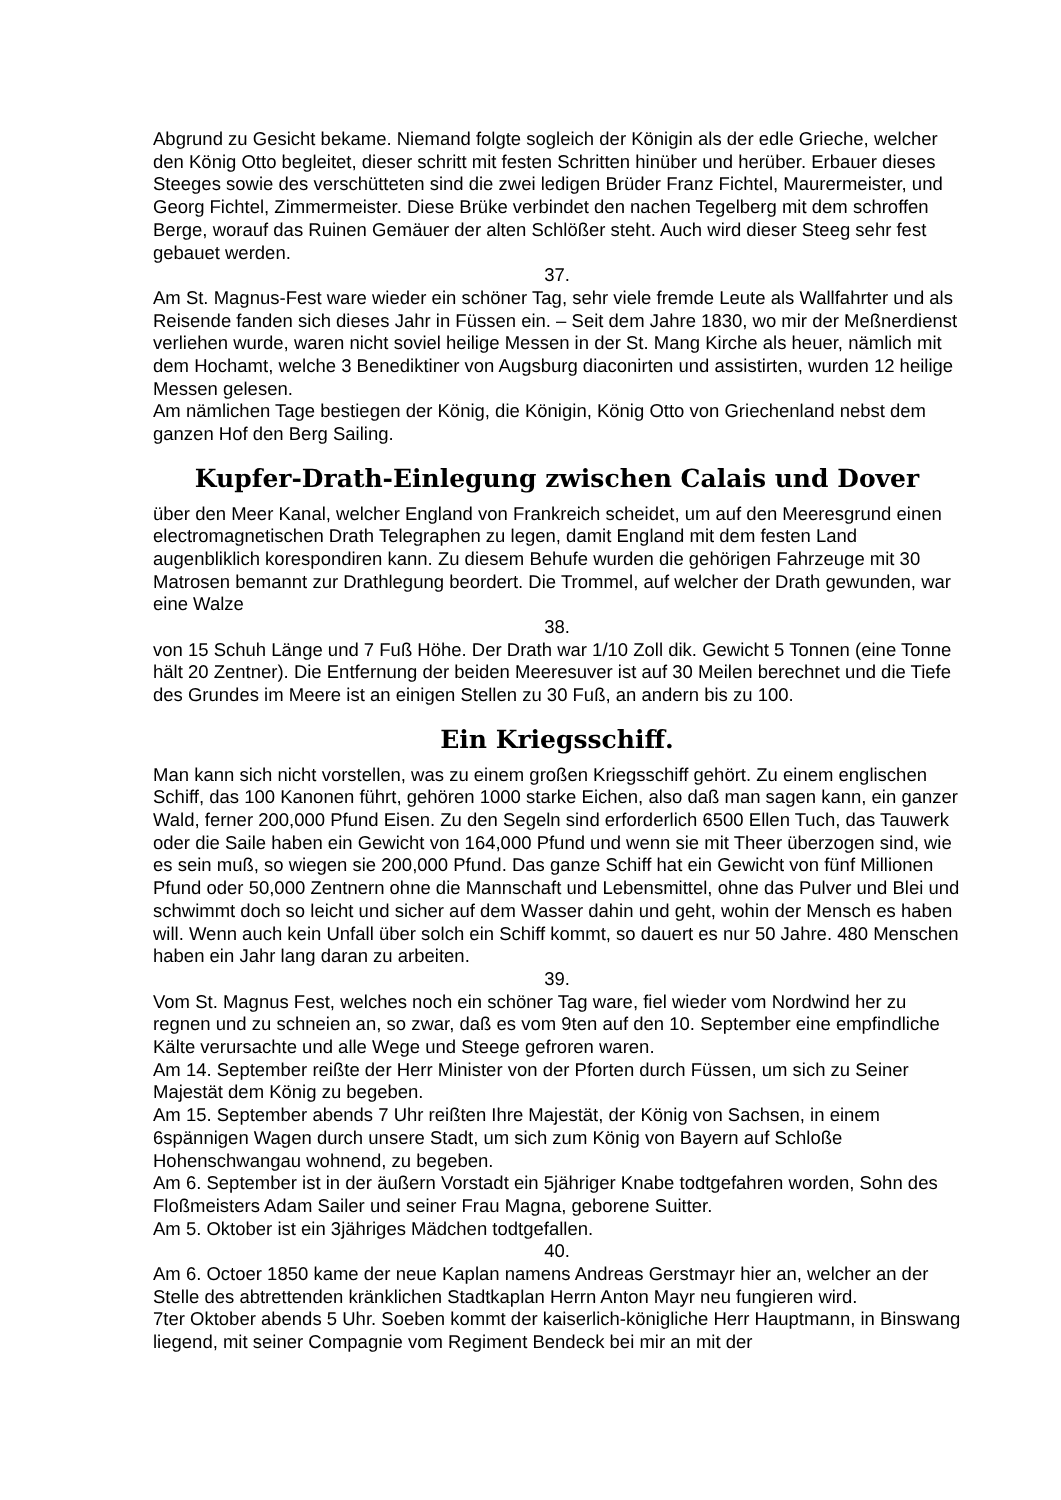Abgrund zu Gesicht bekame. Niemand folgte sogleich der Königin als der edle Grieche, welcher den König Otto begleitet, dieser schritt mit festen Schritten hinüber und herüber. Erbauer dieses Steeges sowie des verschütteten sind die zwei ledigen Brüder Franz Fichtel, Maurermeister, und Georg Fichtel, Zimmermeister. Diese Brüke verbindet den nachen Tegelberg mit dem schroffen Berge, worauf das Ruinen Gemäuer der alten Schlößer steht. Auch wird dieser Steeg sehr fest gebauet werden.
37.
Am St. Magnus-Fest ware wieder ein schöner Tag, sehr viele fremde Leute als Wallfahrter und als Reisende fanden sich dieses Jahr in Füssen ein. – Seit dem Jahre 1830, wo mir der Meßnerdienst verliehen wurde, waren nicht soviel heilige Messen in der St. Mang Kirche als heuer, nämlich mit dem Hochamt, welche 3 Benediktiner von Augsburg diaconirten und assistirten, wurden 12 heilige Messen gelesen.
Am nämlichen Tage bestiegen der König, die Königin, König Otto von Griechenland nebst dem ganzen Hof den Berg Sailing.
Kupfer-Drath-Einlegung zwischen Calais und Dover
über den Meer Kanal, welcher England von Frankreich scheidet, um auf den Meeresgrund einen electromagnetischen Drath Telegraphen zu legen, damit England mit dem festen Land augenbliklich korespondiren kann. Zu diesem Behufe wurden die gehörigen Fahrzeuge mit 30 Matrosen bemannt zur Drathlegung beordert. Die Trommel, auf welcher der Drath gewunden, war eine Walze
38.
von 15 Schuh Länge und 7 Fuß Höhe. Der Drath war 1/10 Zoll dik. Gewicht 5 Tonnen (eine Tonne hält 20 Zentner). Die Entfernung der beiden Meeresuver ist auf 30 Meilen berechnet und die Tiefe des Grundes im Meere ist an einigen Stellen zu 30 Fuß, an andern bis zu 100.
Ein Kriegsschiff.
Man kann sich nicht vorstellen, was zu einem großen Kriegsschiff gehört. Zu einem englischen Schiff, das 100 Kanonen führt, gehören 1000 starke Eichen, also daß man sagen kann, ein ganzer Wald, ferner 200,000 Pfund Eisen. Zu den Segeln sind erforderlich 6500 Ellen Tuch, das Tauwerk oder die Saile haben ein Gewicht von 164,000 Pfund und wenn sie mit Theer überzogen sind, wie es sein muß, so wiegen sie 200,000 Pfund. Das ganze Schiff hat ein Gewicht von fünf Millionen Pfund oder 50,000 Zentnern ohne die Mannschaft und Lebensmittel, ohne das Pulver und Blei und schwimmt doch so leicht und sicher auf dem Wasser dahin und geht, wohin der Mensch es haben will. Wenn auch kein Unfall über solch ein Schiff kommt, so dauert es nur 50 Jahre. 480 Menschen haben ein Jahr lang daran zu arbeiten.
39.
Vom St. Magnus Fest, welches noch ein schöner Tag ware, fiel wieder vom Nordwind her zu regnen und zu schneien an, so zwar, daß es vom 9ten auf den 10. September eine empfindliche Kälte verursachte und alle Wege und Steege gefroren waren.
Am 14. September reißte der Herr Minister von der Pforten durch Füssen, um sich zu Seiner Majestät dem König zu begeben.
Am 15. September abends 7 Uhr reißten Ihre Majestät, der König von Sachsen, in einem 6spännigen Wagen durch unsere Stadt, um sich zum König von Bayern auf Schloße Hohenschwangau wohnend, zu begeben.
Am 6. September ist in der äußern Vorstadt ein 5jähriger Knabe todtgefahren worden, Sohn des Floßmeisters Adam Sailer und seiner Frau Magna, geborene Suitter.
Am 5. Oktober ist ein 3jähriges Mädchen todtgefallen.
40.
Am 6. Octoer 1850 kame der neue Kaplan namens Andreas Gerstmayr hier an, welcher an der Stelle des abtrettenden kränklichen Stadtkaplan Herrn Anton Mayr neu fungieren wird.
7ter Oktober abends 5 Uhr. Soeben kommt der kaiserlich-königliche Herr Hauptmann, in Binswang liegend, mit seiner Compagnie vom Regiment Bendeck bei mir an mit der